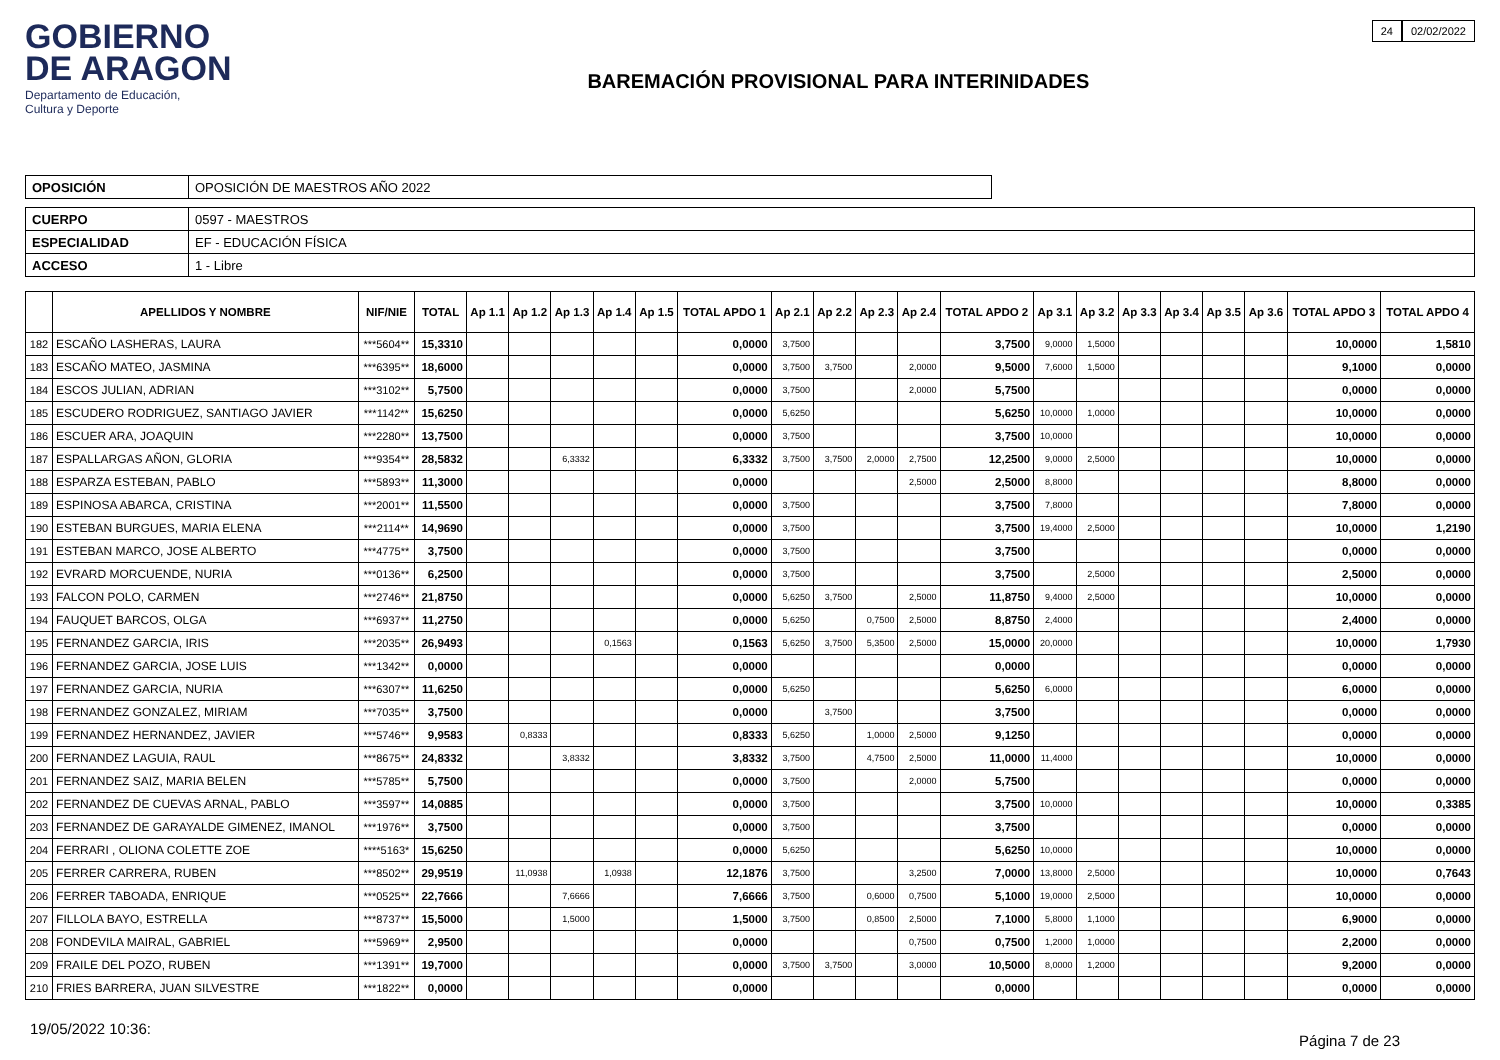GOBIERNO
DE ARAGON
Departamento de Educación,
Cultura y Deporte
BAREMACIÓN PROVISIONAL PARA INTERINIDADES
24 02/02/2022
| OPOSICIÓN | OPOSICIÓN DE MAESTROS AÑO 2022 |
| CUERPO | 0597 - MAESTROS |
| ESPECIALIDAD | EF - EDUCACIÓN FÍSICA |
| ACCESO | 1 - Libre |
| | APELLIDOS Y NOMBRE | NIF/NIE | TOTAL | Ap 1.1 | Ap 1.2 | Ap 1.3 | Ap 1.4 | Ap 1.5 | TOTAL APDO 1 | Ap 2.1 | Ap 2.2 | Ap 2.3 | Ap 2.4 | TOTAL APDO 2 | Ap 3.1 | Ap 3.2 | Ap 3.3 | Ap 3.4 | Ap 3.5 | Ap 3.6 | TOTAL APDO 3 | TOTAL APDO 4 |
| --- | --- | --- | --- | --- | --- | --- | --- | --- | --- | --- | --- | --- | --- | --- | --- | --- | --- | --- | --- | --- | --- | --- |
| 182 | ESCAÑO LASHERAS, LAURA | ***5604** | 15,3310 | | | | | | 0,0000 | 3,7500 | | | | 3,7500 | 9,0000 | 1,5000 | | | | | 10,0000 | 1,5810 |
| 183 | ESCAÑO MATEO, JASMINA | ***6395** | 18,6000 | | | | | | 0,0000 | 3,7500 | 3,7500 | | 2,0000 | 9,5000 | 7,6000 | 1,5000 | | | | | 9,1000 | 0,0000 |
| 184 | ESCOS JULIAN, ADRIAN | ***3102** | 5,7500 | | | | | | 0,0000 | 3,7500 | | | 2,0000 | 5,7500 | | | | | | | 0,0000 | 0,0000 |
| 185 | ESCUDERO RODRIGUEZ, SANTIAGO JAVIER | ***1142** | 15,6250 | | | | | | 0,0000 | 5,6250 | | | | 5,6250 | 10,0000 | 1,0000 | | | | | 10,0000 | 0,0000 |
| 186 | ESCUER ARA, JOAQUIN | ***2280** | 13,7500 | | | | | | 0,0000 | 3,7500 | | | | 3,7500 | 10,0000 | | | | | | 10,0000 | 0,0000 |
| 187 | ESPALLARGAS AÑON, GLORIA | ***9354** | 28,5832 | | | 6,3332 | | | 6,3332 | 3,7500 | 3,7500 | 2,0000 | 2,7500 | 12,2500 | 9,0000 | 2,5000 | | | | | 10,0000 | 0,0000 |
| 188 | ESPARZA ESTEBAN, PABLO | ***5893** | 11,3000 | | | | | | 0,0000 | | | | 2,5000 | 2,5000 | 8,8000 | | | | | | 8,8000 | 0,0000 |
| 189 | ESPINOSA ABARCA, CRISTINA | ***2001** | 11,5500 | | | | | | 0,0000 | 3,7500 | | | | 3,7500 | 7,8000 | | | | | | 7,8000 | 0,0000 |
| 190 | ESTEBAN BURGUES, MARIA ELENA | ***2114** | 14,9690 | | | | | | 0,0000 | 3,7500 | | | | 3,7500 | 19,4000 | 2,5000 | | | | | 10,0000 | 1,2190 |
| 191 | ESTEBAN MARCO, JOSE ALBERTO | ***4775** | 3,7500 | | | | | | 0,0000 | 3,7500 | | | | 3,7500 | | | | | | | 0,0000 | 0,0000 |
| 192 | EVRARD MORCUENDE, NURIA | ***0136** | 6,2500 | | | | | | 0,0000 | 3,7500 | | | | 3,7500 | | 2,5000 | | | | | 2,5000 | 0,0000 |
| 193 | FALCON POLO, CARMEN | ***2746** | 21,8750 | | | | | | 0,0000 | 5,6250 | 3,7500 | | 2,5000 | 11,8750 | 9,4000 | 2,5000 | | | | | 10,0000 | 0,0000 |
| 194 | FAUQUET BARCOS, OLGA | ***6937** | 11,2750 | | | | | | 0,0000 | 5,6250 | | 0,7500 | 2,5000 | 8,8750 | 2,4000 | | | | | | 2,4000 | 0,0000 |
| 195 | FERNANDEZ GARCIA, IRIS | ***2035** | 26,9493 | | | | 0,1563 | | 0,1563 | 5,6250 | 3,7500 | 5,3500 | 2,5000 | 15,0000 | 20,0000 | | | | | | 10,0000 | 1,7930 |
| 196 | FERNANDEZ GARCIA, JOSE LUIS | ***1342** | 0,0000 | | | | | | 0,0000 | | | | | 0,0000 | | | | | | | 0,0000 | 0,0000 |
| 197 | FERNANDEZ GARCIA, NURIA | ***6307** | 11,6250 | | | | | | 0,0000 | 5,6250 | | | | 5,6250 | 6,0000 | | | | | | 6,0000 | 0,0000 |
| 198 | FERNANDEZ GONZALEZ, MIRIAM | ***7035** | 3,7500 | | | | | | 0,0000 | | 3,7500 | | | 3,7500 | | | | | | | 0,0000 | 0,0000 |
| 199 | FERNANDEZ HERNANDEZ, JAVIER | ***5746** | 9,9583 | | 0,8333 | | | | 0,8333 | 5,6250 | | 1,0000 | 2,5000 | 9,1250 | | | | | | | 0,0000 | 0,0000 |
| 200 | FERNANDEZ LAGUIA, RAUL | ***8675** | 24,8332 | | | 3,8332 | | | 3,8332 | 3,7500 | | 4,7500 | 2,5000 | 11,0000 | 11,4000 | | | | | | 10,0000 | 0,0000 |
| 201 | FERNANDEZ SAIZ, MARIA BELEN | ***5785** | 5,7500 | | | | | | 0,0000 | 3,7500 | | | 2,0000 | 5,7500 | | | | | | | 0,0000 | 0,0000 |
| 202 | FERNANDEZ DE CUEVAS ARNAL, PABLO | ***3597** | 14,0885 | | | | | | 0,0000 | 3,7500 | | | | 3,7500 | 10,0000 | | | | | | 10,0000 | 0,3385 |
| 203 | FERNANDEZ DE GARAYALDE GIMENEZ, IMANOL | ***1976** | 3,7500 | | | | | | 0,0000 | 3,7500 | | | | 3,7500 | | | | | | | 0,0000 | 0,0000 |
| 204 | FERRARI , OLIONA COLETTE ZOE | ****5163* | 15,6250 | | | | | | 0,0000 | 5,6250 | | | | 5,6250 | 10,0000 | | | | | | 10,0000 | 0,0000 |
| 205 | FERRER CARRERA, RUBEN | ***8502** | 29,9519 | | 11,0938 | | 1,0938 | | 12,1876 | 3,7500 | | | 3,2500 | 7,0000 | 13,8000 | 2,5000 | | | | | 10,0000 | 0,7643 |
| 206 | FERRER TABOADA, ENRIQUE | ***0525** | 22,7666 | | | 7,6666 | | | 7,6666 | 3,7500 | | 0,6000 | 0,7500 | 5,1000 | 19,0000 | 2,5000 | | | | | 10,0000 | 0,0000 |
| 207 | FILLOLA BAYO, ESTRELLA | ***8737** | 15,5000 | | | 1,5000 | | | 1,5000 | 3,7500 | | 0,8500 | 2,5000 | 7,1000 | 5,8000 | 1,1000 | | | | | 6,9000 | 0,0000 |
| 208 | FONDEVILA MAIRAL, GABRIEL | ***5969** | 2,9500 | | | | | | 0,0000 | | | | 0,7500 | 0,7500 | 1,2000 | 1,0000 | | | | | 2,2000 | 0,0000 |
| 209 | FRAILE DEL POZO, RUBEN | ***1391** | 19,7000 | | | | | | 0,0000 | 3,7500 | 3,7500 | | 3,0000 | 10,5000 | 8,0000 | 1,2000 | | | | | 9,2000 | 0,0000 |
| 210 | FRIES BARRERA, JUAN SILVESTRE | ***1822** | 0,0000 | | | | | | 0,0000 | | | | | 0,0000 | | | | | | | 0,0000 | 0,0000 |
19/05/2022 10:36:
Página 7 de 23